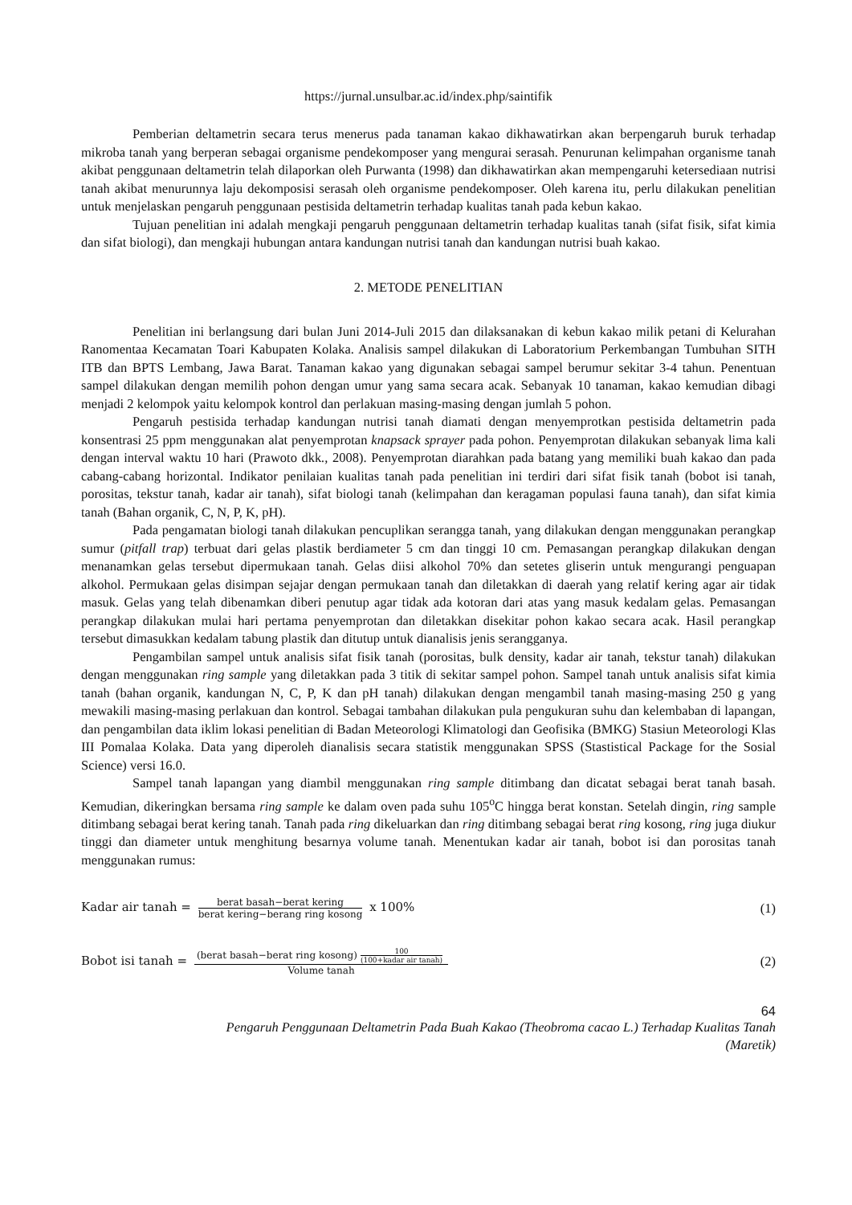https://jurnal.unsulbar.ac.id/index.php/saintifik
Pemberian deltametrin secara terus menerus pada tanaman kakao dikhawatirkan akan berpengaruh buruk terhadap mikroba tanah yang berperan sebagai organisme pendekomposer yang mengurai serasah. Penurunan kelimpahan organisme tanah akibat penggunaan deltametrin telah dilaporkan oleh Purwanta (1998) dan dikhawatirkan akan mempengaruhi ketersediaan nutrisi tanah akibat menurunnya laju dekomposisi serasah oleh organisme pendekomposer. Oleh karena itu, perlu dilakukan penelitian untuk menjelaskan pengaruh penggunaan pestisida deltametrin terhadap kualitas tanah pada kebun kakao.
Tujuan penelitian ini adalah mengkaji pengaruh penggunaan deltametrin terhadap kualitas tanah (sifat fisik, sifat kimia dan sifat biologi), dan mengkaji hubungan antara kandungan nutrisi tanah dan kandungan nutrisi buah kakao.
2. METODE PENELITIAN
Penelitian ini berlangsung dari bulan Juni 2014-Juli 2015 dan dilaksanakan di kebun kakao milik petani di Kelurahan Ranomentaa Kecamatan Toari Kabupaten Kolaka. Analisis sampel dilakukan di Laboratorium Perkembangan Tumbuhan SITH ITB dan BPTS Lembang, Jawa Barat. Tanaman kakao yang digunakan sebagai sampel berumur sekitar 3-4 tahun. Penentuan sampel dilakukan dengan memilih pohon dengan umur yang sama secara acak. Sebanyak 10 tanaman, kakao kemudian dibagi menjadi 2 kelompok yaitu kelompok kontrol dan perlakuan masing-masing dengan jumlah 5 pohon.
Pengaruh pestisida terhadap kandungan nutrisi tanah diamati dengan menyemprotkan pestisida deltametrin pada konsentrasi 25 ppm menggunakan alat penyemprotan knapsack sprayer pada pohon. Penyemprotan dilakukan sebanyak lima kali dengan interval waktu 10 hari (Prawoto dkk., 2008). Penyemprotan diarahkan pada batang yang memiliki buah kakao dan pada cabang-cabang horizontal. Indikator penilaian kualitas tanah pada penelitian ini terdiri dari sifat fisik tanah (bobot isi tanah, porositas, tekstur tanah, kadar air tanah), sifat biologi tanah (kelimpahan dan keragaman populasi fauna tanah), dan sifat kimia tanah (Bahan organik, C, N, P, K, pH).
Pada pengamatan biologi tanah dilakukan pencuplikan serangga tanah, yang dilakukan dengan menggunakan perangkap sumur (pitfall trap) terbuat dari gelas plastik berdiameter 5 cm dan tinggi 10 cm. Pemasangan perangkap dilakukan dengan menanamkan gelas tersebut dipermukaan tanah. Gelas diisi alkohol 70% dan setetes gliserin untuk mengurangi penguapan alkohol. Permukaan gelas disimpan sejajar dengan permukaan tanah dan diletakkan di daerah yang relatif kering agar air tidak masuk. Gelas yang telah dibenamkan diberi penutup agar tidak ada kotoran dari atas yang masuk kedalam gelas. Pemasangan perangkap dilakukan mulai hari pertama penyemprotan dan diletakkan disekitar pohon kakao secara acak. Hasil perangkap tersebut dimasukkan kedalam tabung plastik dan ditutup untuk dianalisis jenis serangganya.
Pengambilan sampel untuk analisis sifat fisik tanah (porositas, bulk density, kadar air tanah, tekstur tanah) dilakukan dengan menggunakan ring sample yang diletakkan pada 3 titik di sekitar sampel pohon. Sampel tanah untuk analisis sifat kimia tanah (bahan organik, kandungan N, C, P, K dan pH tanah) dilakukan dengan mengambil tanah masing-masing 250 g yang mewakili masing-masing perlakuan dan kontrol. Sebagai tambahan dilakukan pula pengukuran suhu dan kelembaban di lapangan, dan pengambilan data iklim lokasi penelitian di Badan Meteorologi Klimatologi dan Geofisika (BMKG) Stasiun Meteorologi Klas III Pomalaa Kolaka. Data yang diperoleh dianalisis secara statistik menggunakan SPSS (Stastistical Package for the Sosial Science) versi 16.0.
Sampel tanah lapangan yang diambil menggunakan ring sample ditimbang dan dicatat sebagai berat tanah basah. Kemudian, dikeringkan bersama ring sample ke dalam oven pada suhu 105<sup>o</sup>C hingga berat konstan. Setelah dingin, ring sample ditimbang sebagai berat kering tanah. Tanah pada ring dikeluarkan dan ring ditimbang sebagai berat ring kosong, ring juga diukur tinggi dan diameter untuk menghitung besarnya volume tanah. Menentukan kadar air tanah, bobot isi dan porositas tanah menggunakan rumus:
Kadar air tanah = berat basah−berat kering berat kering−berang ring kosong x 100%
(1)
Bobot isi tanah = (berat basah−berat ring kosong) 100 (100+kadar air tanah) Volume tanah
(2)
64
Pengaruh Penggunaan Deltametrin Pada Buah Kakao (Theobroma cacao L.) Terhadap Kualitas Tanah
(Maretik)